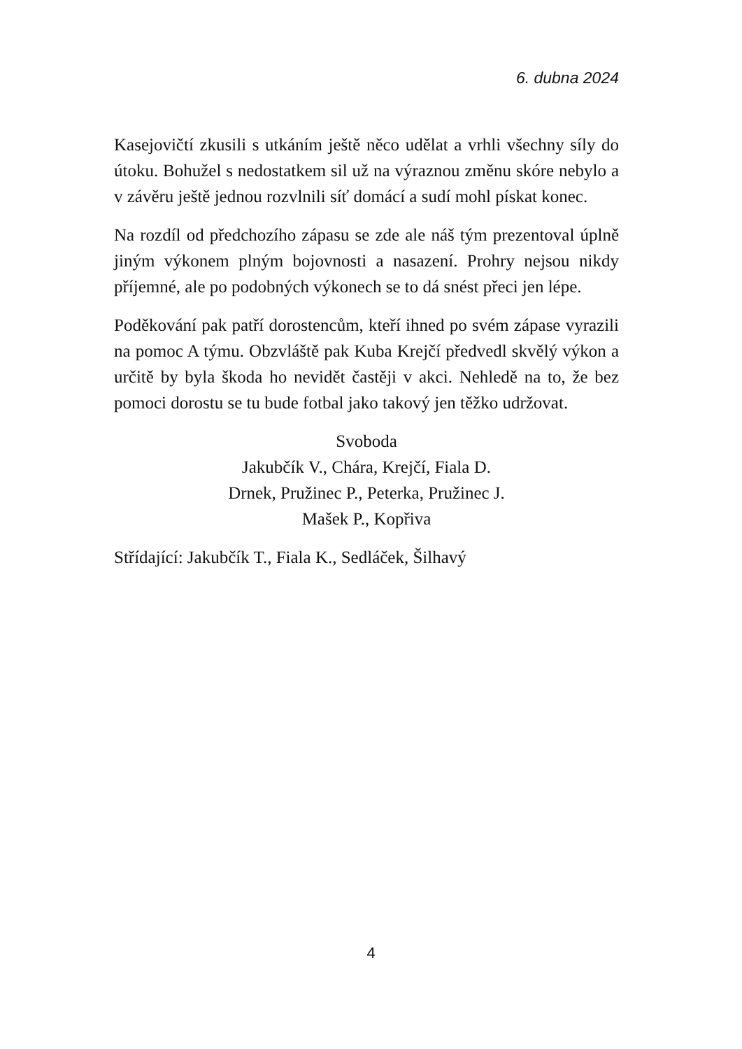6. dubna 2024
Kasejovičtí zkusili s utkáním ještě něco udělat a vrhli všechny síly do útoku. Bohužel s nedostatkem sil už na výraznou změnu skóre nebylo a v závěru ještě jednou rozvlnili síť domácí a sudí mohl pískat konec.
Na rozdíl od předchozího zápasu se zde ale náš tým prezentoval úplně jiným výkonem plným bojovnosti a nasazení. Prohry nejsou nikdy příjemné, ale po podobných výkonech se to dá snést přeci jen lépe.
Poděkování pak patří dorostencům, kteří ihned po svém zápase vyrazili na pomoc A týmu. Obzvláště pak Kuba Krejčí předvedl skvělý výkon a určitě by byla škoda ho nevidět častěji v akci. Nehledě na to, že bez pomoci dorostu se tu bude fotbal jako takový jen těžko udržovat.
Svoboda
Jakubčík V., Chára, Krejčí, Fiala D.
Drnek, Pružinec P., Peterka, Pružinec J.
Mašek P., Kopřiva
Střídající: Jakubčík T., Fiala K., Sedláček, Šilhavý
4